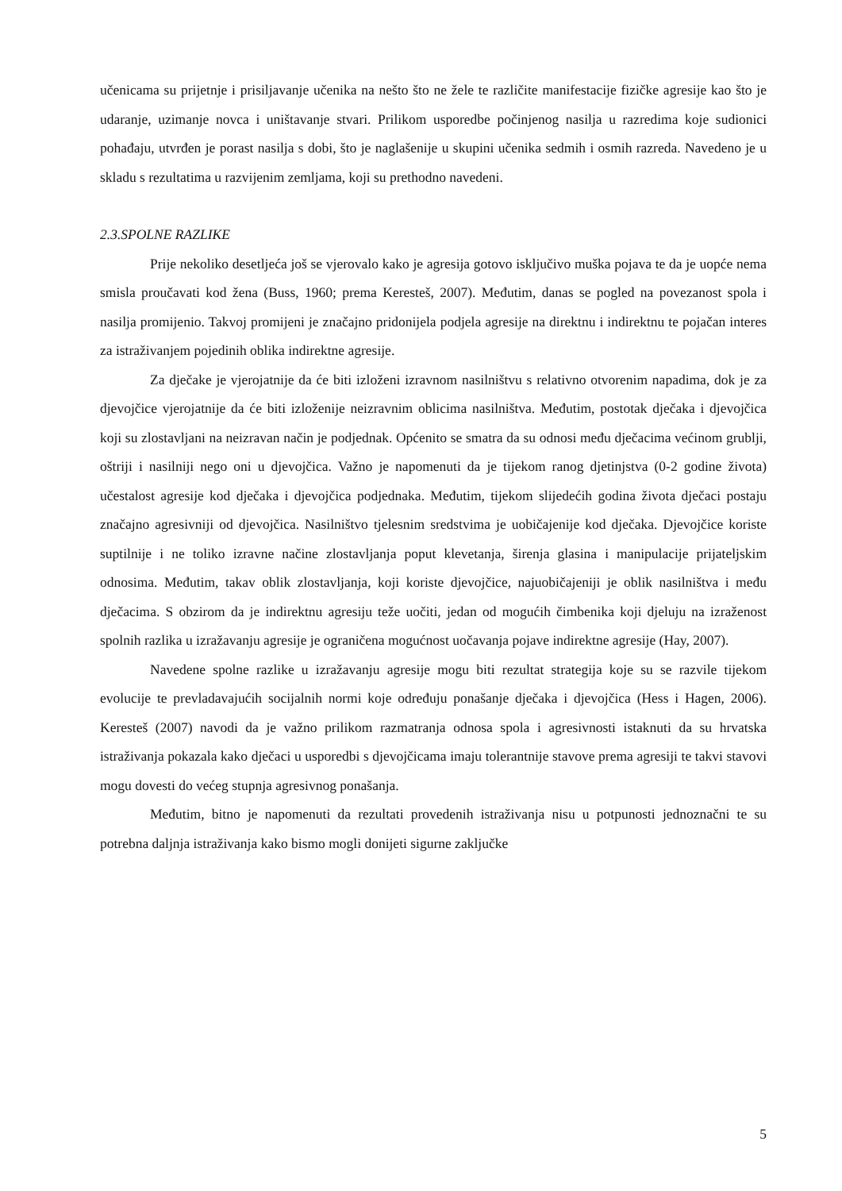učenicama su prijetnje i prisiljavanje učenika na nešto što ne žele te različite manifestacije fizičke agresije kao što je udaranje, uzimanje novca i uništavanje stvari. Prilikom usporedbe počinjenog nasilja u razredima koje sudionici pohađaju, utvrđen je porast nasilja s dobi, što je naglašenije u skupini učenika sedmih i osmih razreda. Navedeno je u skladu s rezultatima u razvijenim zemljama, koji su prethodno navedeni.
2.3.SPOLNE RAZLIKE
Prije nekoliko desetljeća još se vjerovalo kako je agresija gotovo isključivo muška pojava te da je uopće nema smisla proučavati kod žena (Buss, 1960; prema Keresteš, 2007). Međutim, danas se pogled na povezanost spola i nasilja promijenio. Takvoj promijeni je značajno pridonijela podjela agresije na direktnu i indirektnu te pojačan interes za istraživanjem pojedinih oblika indirektne agresije.
Za dječake je vjerojatnije da će biti izloženi izravnom nasilništvu s relativno otvorenim napadima, dok je za djevojčice vjerojatnije da će biti izloženije neizravnim oblicima nasilništva. Međutim, postotak dječaka i djevojčica koji su zlostavljani na neizravan način je podjednak. Općenito se smatra da su odnosi među dječacima većinom grublji, oštriji i nasilniji nego oni u djevojčica. Važno je napomenuti da je tijekom ranog djetinjstva (0-2 godine života) učestalost agresije kod dječaka i djevojčica podjednaka. Međutim, tijekom slijedećih godina života dječaci postaju značajno agresivniji od djevojčica. Nasilništvo tjelesnim sredstvima je uobičajenije kod dječaka. Djevojčice koriste suptilnije i ne toliko izravne načine zlostavljanja poput klevetanja, širenja glasina i manipulacije prijateljskim odnosima. Međutim, takav oblik zlostavljanja, koji koriste djevojčice, najuobičajeniji je oblik nasilništva i među dječacima. S obzirom da je indirektnu agresiju teže uočiti, jedan od mogućih čimbenika koji djeluju na izraženost spolnih razlika u izražavanju agresije je ograničena mogućnost uočavanja pojave indirektne agresije (Hay, 2007).
Navedene spolne razlike u izražavanju agresije mogu biti rezultat strategija koje su se razvile tijekom evolucije te prevladavajućih socijalnih normi koje određuju ponašanje dječaka i djevojčica (Hess i Hagen, 2006). Keresteš (2007) navodi da je važno prilikom razmatranja odnosa spola i agresivnosti istaknuti da su hrvatska istraživanja pokazala kako dječaci u usporedbi s djevojčicama imaju tolerantnije stavove prema agresiji te takvi stavovi mogu dovesti do većeg stupnja agresivnog ponašanja.
Međutim, bitno je napomenuti da rezultati provedenih istraživanja nisu u potpunosti jednoznačni te su potrebna daljnja istraživanja kako bismo mogli donijeti sigurne zaključke
5